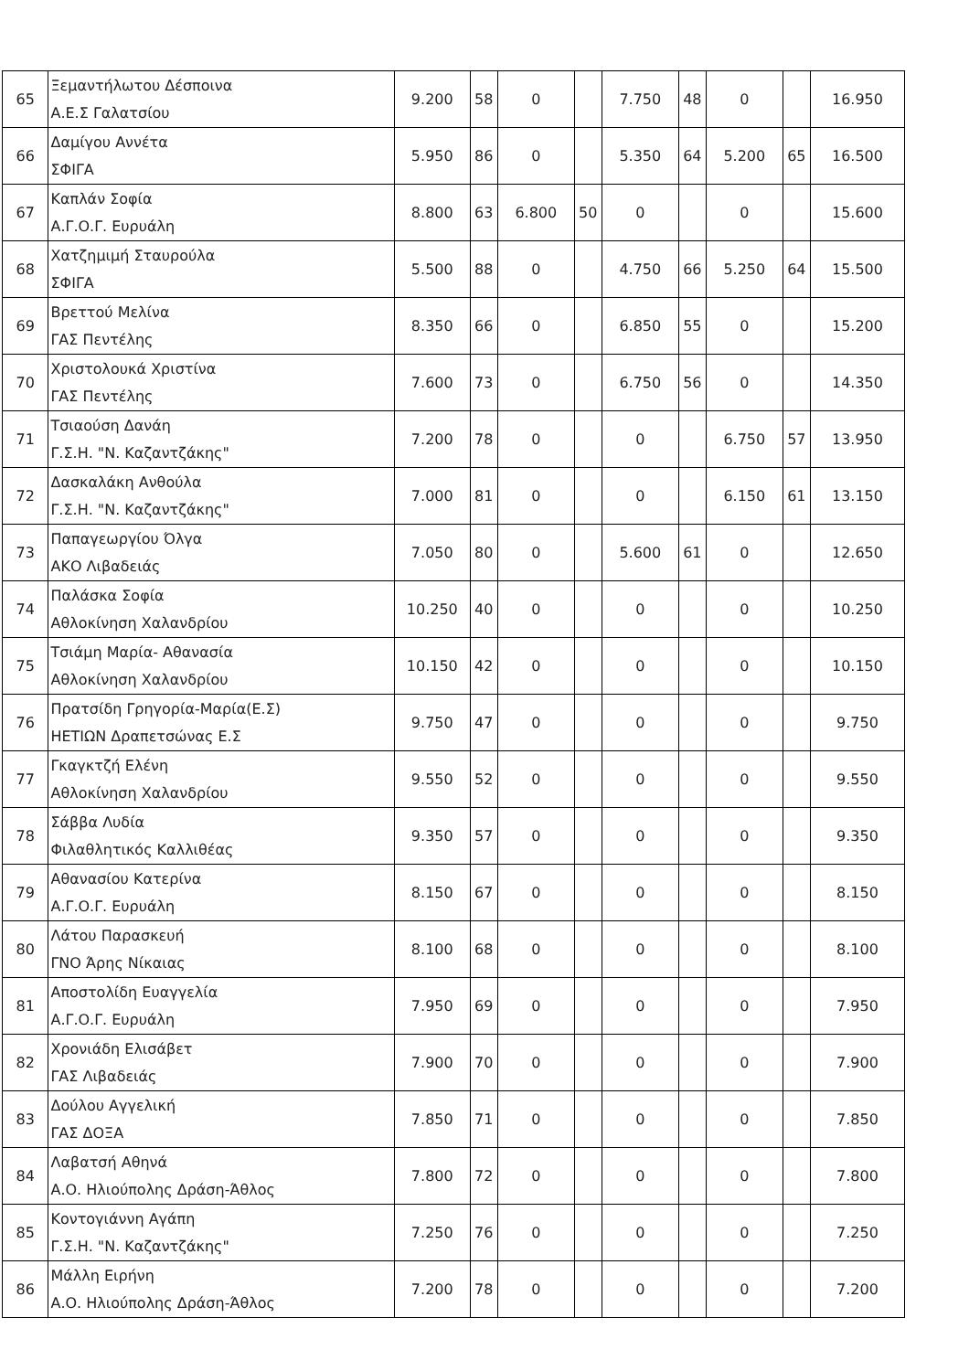| 65 | Ξεμαντήλωτου Δέσποινα Α.Ε.Σ Γαλατσίου | 9.200 | 58 | 0 | | 7.750 | 48 | 0 | | 16.950 |
| 66 | Δαμίγου Αννέτα ΣΦΙΓΑ | 5.950 | 86 | 0 | | 5.350 | 64 | 5.200 | 65 | 16.500 |
| 67 | Καπλάν Σοφία Α.Γ.Ο.Γ. Ευρυάλη | 8.800 | 63 | 6.800 | 50 | 0 | | 0 | | 15.600 |
| 68 | Χατζημιμή Σταυρούλα ΣΦΙΓΑ | 5.500 | 88 | 0 | | 4.750 | 66 | 5.250 | 64 | 15.500 |
| 69 | Βρεττού Μελίνα ΓΑΣ Πεντέλης | 8.350 | 66 | 0 | | 6.850 | 55 | 0 | | 15.200 |
| 70 | Χριστολουκά Χριστίνα ΓΑΣ Πεντέλης | 7.600 | 73 | 0 | | 6.750 | 56 | 0 | | 14.350 |
| 71 | Τσιαούση Δανάη Γ.Σ.Η. "Ν. Καζαντζάκης" | 7.200 | 78 | 0 | | 0 | | 6.750 | 57 | 13.950 |
| 72 | Δασκαλάκη Ανθούλα Γ.Σ.Η. "Ν. Καζαντζάκης" | 7.000 | 81 | 0 | | 0 | | 6.150 | 61 | 13.150 |
| 73 | Παπαγεωργίου Όλγα ΑΚΟ Λιβαδειάς | 7.050 | 80 | 0 | | 5.600 | 61 | 0 | | 12.650 |
| 74 | Παλάσκα Σοφία Αθλοκίνηση Χαλανδρίου | 10.250 | 40 | 0 | | 0 | | 0 | | 10.250 |
| 75 | Τσιάμη Μαρία- Αθανασία Αθλοκίνηση Χαλανδρίου | 10.150 | 42 | 0 | | 0 | | 0 | | 10.150 |
| 76 | Πρατσίδη Γρηγορία-Μαρία(Ε.Σ) ΗΕΤΙΩΝ Δραπετσώνας Ε.Σ | 9.750 | 47 | 0 | | 0 | | 0 | | 9.750 |
| 77 | Γκαγκτζή Ελένη Αθλοκίνηση Χαλανδρίου | 9.550 | 52 | 0 | | 0 | | 0 | | 9.550 |
| 78 | Σάββα Λυδία Φιλαθλητικός Καλλιθέας | 9.350 | 57 | 0 | | 0 | | 0 | | 9.350 |
| 79 | Αθανασίου Κατερίνα Α.Γ.Ο.Γ. Ευρυάλη | 8.150 | 67 | 0 | | 0 | | 0 | | 8.150 |
| 80 | Λάτου Παρασκευή ΓΝΟ Άρης Νίκαιας | 8.100 | 68 | 0 | | 0 | | 0 | | 8.100 |
| 81 | Αποστολίδη Ευαγγελία Α.Γ.Ο.Γ. Ευρυάλη | 7.950 | 69 | 0 | | 0 | | 0 | | 7.950 |
| 82 | Χρονιάδη Ελισάβετ ΓΑΣ Λιβαδειάς | 7.900 | 70 | 0 | | 0 | | 0 | | 7.900 |
| 83 | Δούλου Αγγελική ΓΑΣ ΔΟΞΑ | 7.850 | 71 | 0 | | 0 | | 0 | | 7.850 |
| 84 | Λαβατσή Αθηνά Α.Ο. Ηλιούπολης Δράση-Άθλος | 7.800 | 72 | 0 | | 0 | | 0 | | 7.800 |
| 85 | Κοντογιάννη Αγάπη Γ.Σ.Η. "Ν. Καζαντζάκης" | 7.250 | 76 | 0 | | 0 | | 0 | | 7.250 |
| 86 | Μάλλη Ειρήνη Α.Ο. Ηλιούπολης Δράση-Άθλος | 7.200 | 78 | 0 | | 0 | | 0 | | 7.200 |